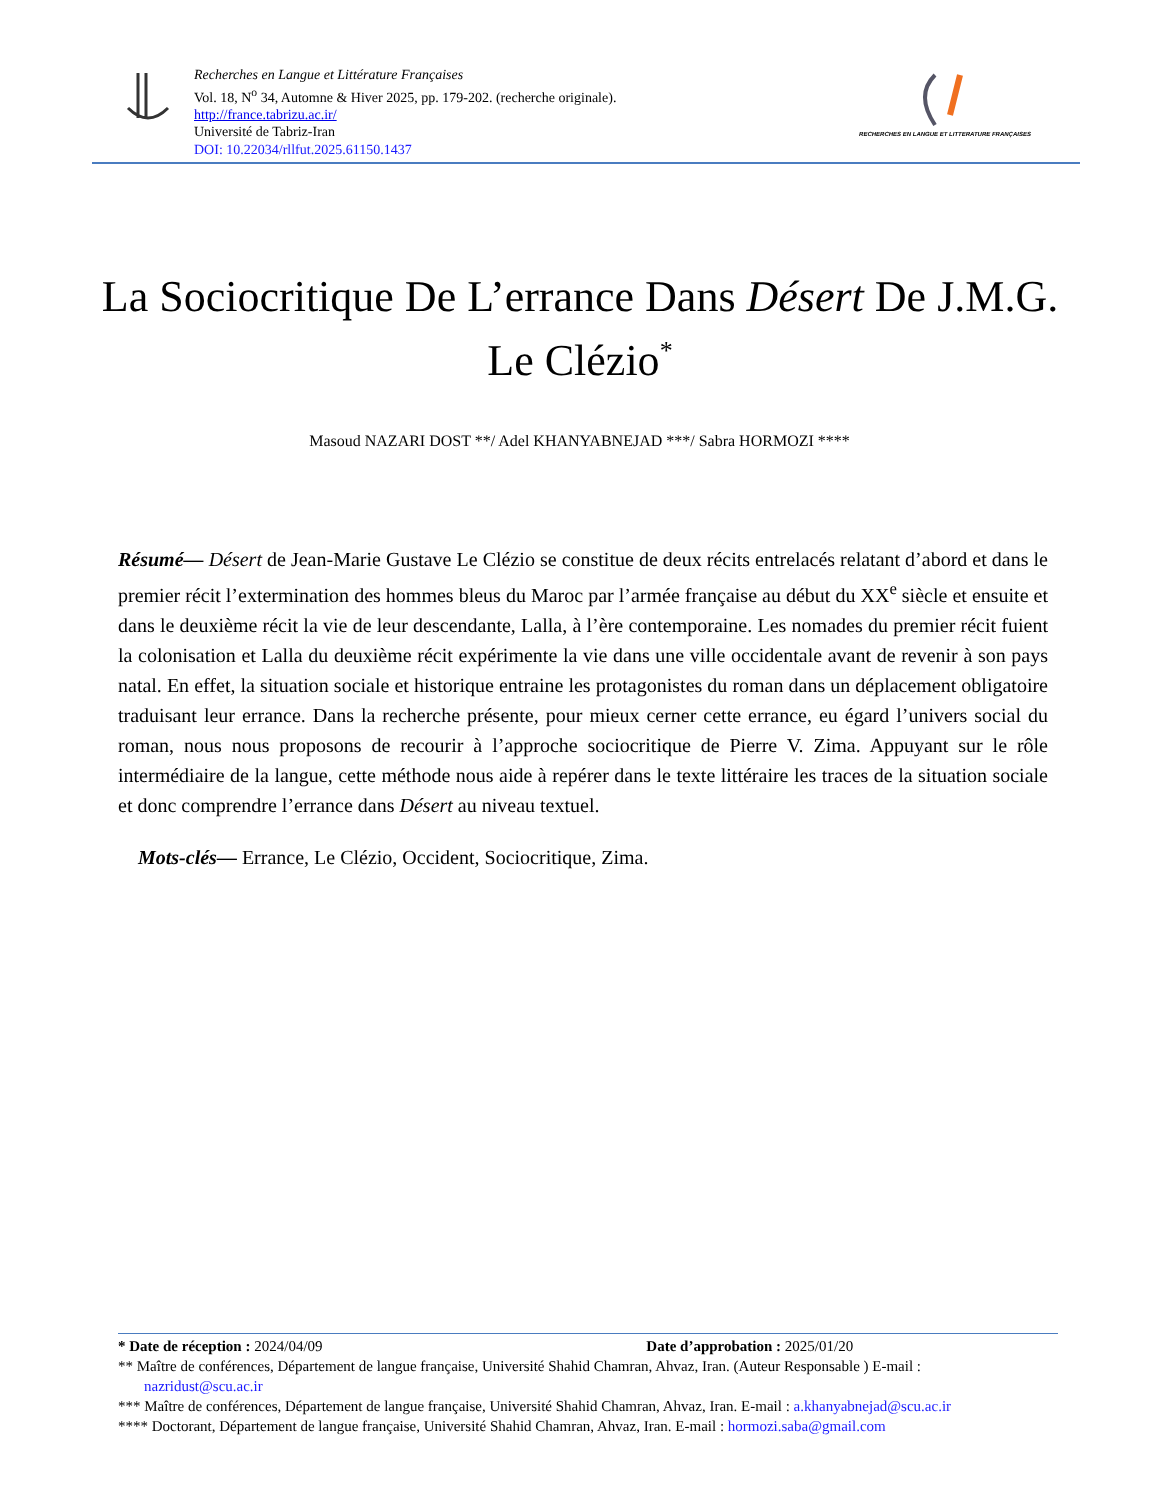Recherches en Langue et Littérature Françaises
Vol. 18, N<sup>o</sup> 34, Automne & Hiver 2025, pp. 179-202. (recherche originale).
http://france.tabrizu.ac.ir/
Université de Tabriz-Iran
DOI: 10.22034/rllfut.2025.61150.1437
RECHERCHES EN LANGUE ET LITTERATURE FRANÇAISES
La Sociocritique De L’errance Dans Désert De J.M.G. Le Clézio<sup>*</sup>
Masoud NAZARI DOST **/ Adel KHANYABNEJAD ***/ Sabra HORMOZI ****
Résumé— Désert de Jean-Marie Gustave Le Clézio se constitue de deux récits entrelacés relatant d’abord et dans le premier récit l’extermination des hommes bleus du Maroc par l’armée française au début du XX<sup>e</sup> siècle et ensuite et dans le deuxième récit la vie de leur descendante, Lalla, à l’ère contemporaine. Les nomades du premier récit fuient la colonisation et Lalla du deuxième récit expérimente la vie dans une ville occidentale avant de revenir à son pays natal. En effet, la situation sociale et historique entraine les protagonistes du roman dans un déplacement obligatoire traduisant leur errance. Dans la recherche présente, pour mieux cerner cette errance, eu égard l’univers social du roman, nous nous proposons de recourir à l’approche sociocritique de Pierre V. Zima. Appuyant sur le rôle intermédiaire de la langue, cette méthode nous aide à repérer dans le texte littéraire les traces de la situation sociale et donc comprendre l’errance dans Désert au niveau textuel.
Mots-clés— Errance, Le Clézio, Occident, Sociocritique, Zima.
* Date de réception : 2024/04/09 Date d’approbation : 2025/01/20
** Maître de conférences, Département de langue française, Université Shahid Chamran, Ahvaz, Iran. (Auteur Responsable ) E-mail : nazridust@scu.ac.ir
*** Maître de conférences, Département de langue française, Université Shahid Chamran, Ahvaz, Iran. E-mail : a.khanyabnejad@scu.ac.ir
**** Doctorant, Département de langue française, Université Shahid Chamran, Ahvaz, Iran. E-mail : hormozi.saba@gmail.com